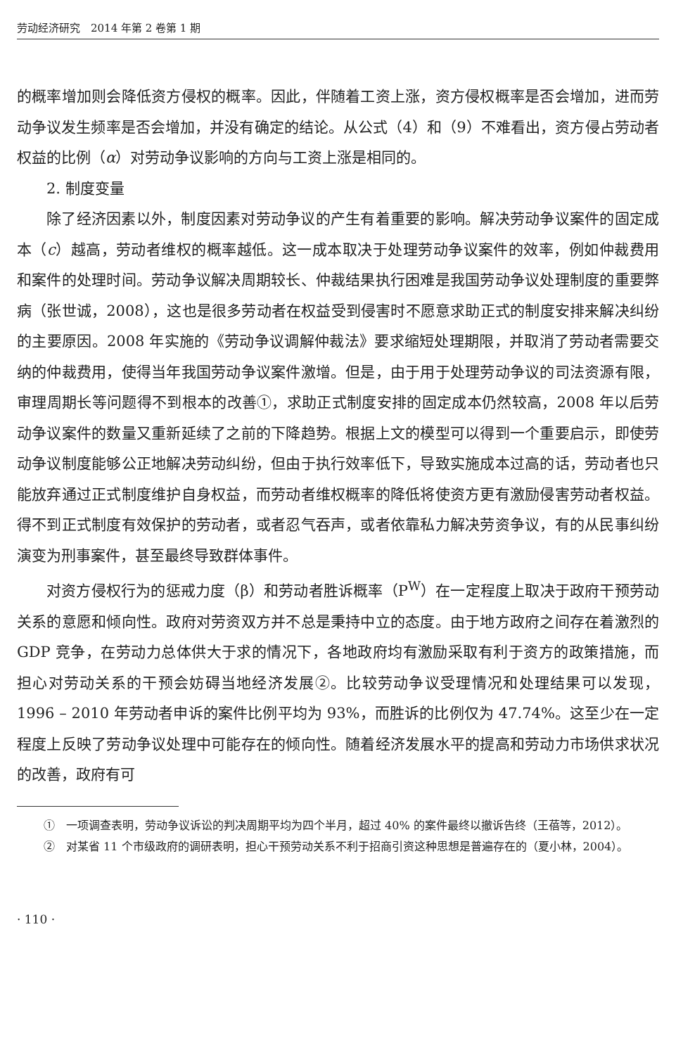劳动经济研究　2014 年第 2 卷第 1 期
的概率增加则会降低资方侵权的概率。因此，伴随着工资上涨，资方侵权概率是否会增加，进而劳动争议发生频率是否会增加，并没有确定的结论。从公式（4）和（9）不难看出，资方侵占劳动者权益的比例（α）对劳动争议影响的方向与工资上涨是相同的。
2. 制度变量
除了经济因素以外，制度因素对劳动争议的产生有着重要的影响。解决劳动争议案件的固定成本（c）越高，劳动者维权的概率越低。这一成本取决于处理劳动争议案件的效率，例如仲裁费用和案件的处理时间。劳动争议解决周期较长、仲裁结果执行困难是我国劳动争议处理制度的重要弊病（张世诚，2008），这也是很多劳动者在权益受到侵害时不愿意求助正式的制度安排来解决纠纷的主要原因。2008 年实施的《劳动争议调解仲裁法》要求缩短处理期限，并取消了劳动者需要交纳的仲裁费用，使得当年我国劳动争议案件激增。但是，由于用于处理劳动争议的司法资源有限，审理周期长等问题得不到根本的改善①，求助正式制度安排的固定成本仍然较高，2008 年以后劳动争议案件的数量又重新延续了之前的下降趋势。根据上文的模型可以得到一个重要启示，即使劳动争议制度能够公正地解决劳动纠纷，但由于执行效率低下，导致实施成本过高的话，劳动者也只能放弃通过正式制度维护自身权益，而劳动者维权概率的降低将使资方更有激励侵害劳动者权益。得不到正式制度有效保护的劳动者，或者忍气吞声，或者依靠私力解决劳资争议，有的从民事纠纷演变为刑事案件，甚至最终导致群体事件。
对资方侵权行为的惩戒力度（β）和劳动者胜诉概率（P<sup>W</sup>）在一定程度上取决于政府干预劳动关系的意愿和倾向性。政府对劳资双方并不总是秉持中立的态度。由于地方政府之间存在着激烈的 GDP 竞争，在劳动力总体供大于求的情况下，各地政府均有激励采取有利于资方的政策措施，而担心对劳动关系的干预会妨碍当地经济发展②。比较劳动争议受理情况和处理结果可以发现，1996 – 2010 年劳动者申诉的案件比例平均为 93%，而胜诉的比例仅为 47.74%。这至少在一定程度上反映了劳动争议处理中可能存在的倾向性。随着经济发展水平的提高和劳动力市场供求状况的改善，政府有可
①　一项调查表明，劳动争议诉讼的判决周期平均为四个半月，超过 40% 的案件最终以撤诉告终（王蓓等，2012）。
②　对某省 11 个市级政府的调研表明，担心干预劳动关系不利于招商引资这种思想是普遍存在的（夏小林，2004）。
· 110 ·